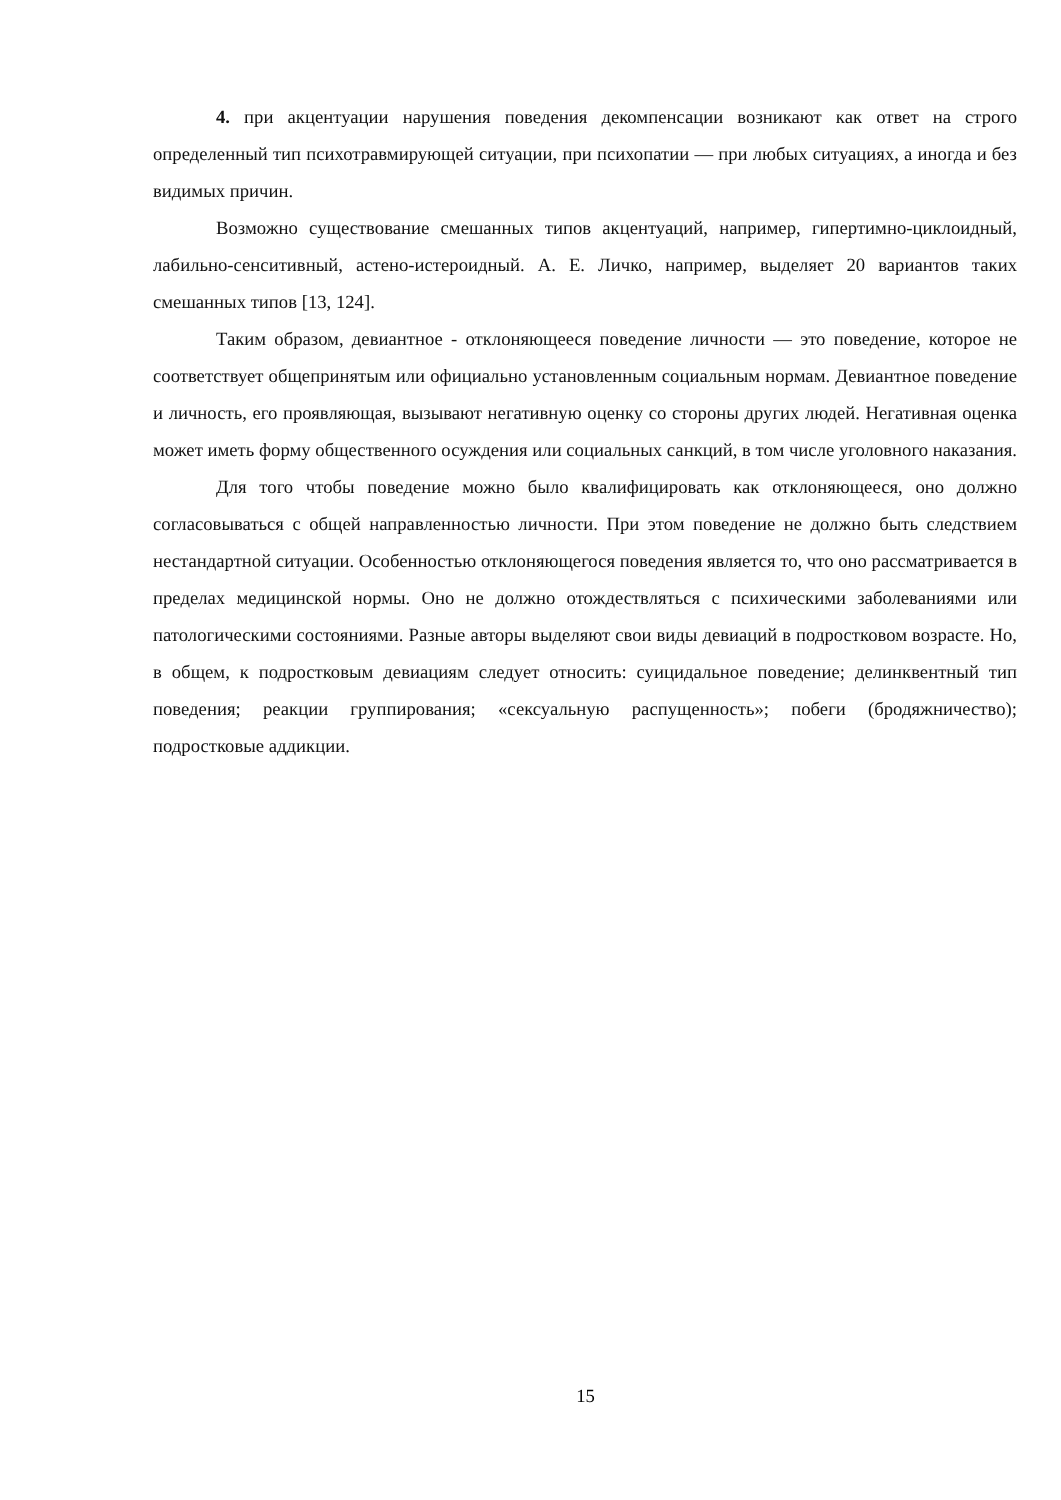4. при акцентуации нарушения поведения декомпенсации возникают как ответ на строго определенный тип психотравмирующей ситуации, при психопатии — при любых ситуациях, а иногда и без видимых причин.
Возможно существование смешанных типов акцентуаций, например, гипертимно-циклоидный, лабильно-сенситивный, астено-истероидный. А. Е. Личко, например, выделяет 20 вариантов таких смешанных типов [13, 124].
Таким образом, девиантное - отклоняющееся поведение личности — это поведение, которое не соответствует общепринятым или официально установленным социальным нормам. Девиантное поведение и личность, его проявляющая, вызывают негативную оценку со стороны других людей. Негативная оценка может иметь форму общественного осуждения или социальных санкций, в том числе уголовного наказания.
Для того чтобы поведение можно было квалифицировать как отклоняющееся, оно должно согласовываться с общей направленностью личности. При этом поведение не должно быть следствием нестандартной ситуации. Особенностью отклоняющегося поведения является то, что оно рассматривается в пределах медицинской нормы. Оно не должно отождествляться с психическими заболеваниями или патологическими состояниями. Разные авторы выделяют свои виды девиаций в подростковом возрасте. Но, в общем, к подростковым девиациям следует относить: суицидальное поведение; делинквентный тип поведения; реакции группирования; «сексуальную распущенность»; побеги (бродяжничество); подростковые аддикции.
15